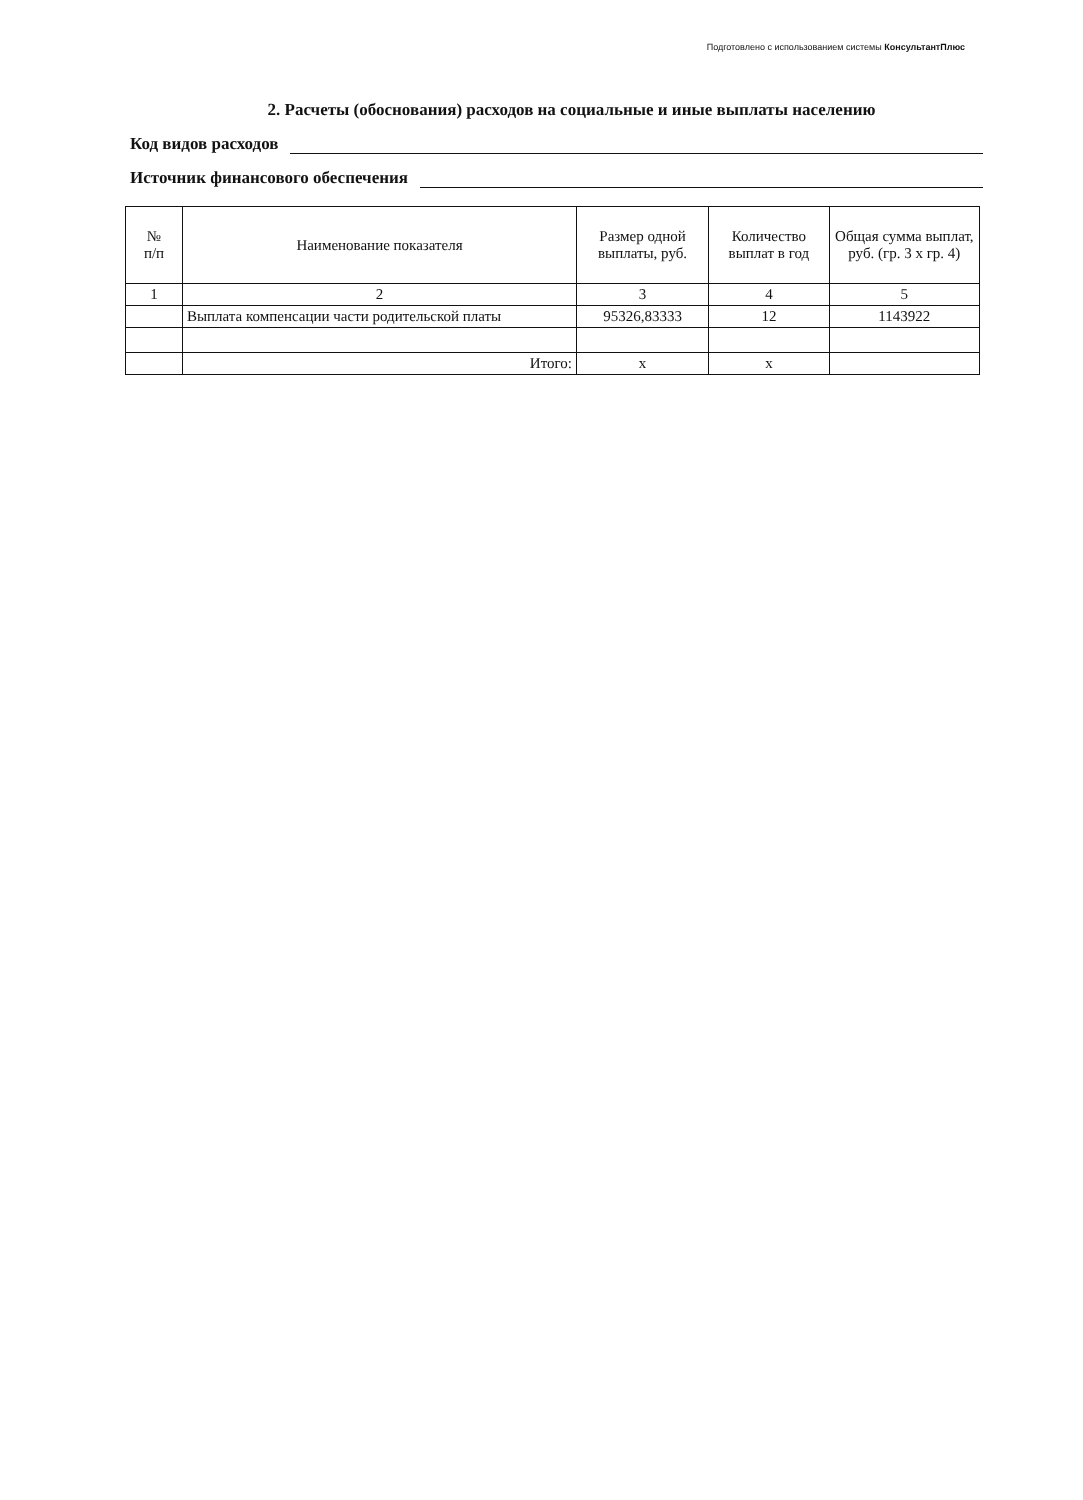Подготовлено с использованием системы КонсультантПлюс
2. Расчеты (обоснования) расходов на социальные и иные выплаты населению
Код видов расходов
Источник финансового обеспечения
| № п/п | Наименование показателя | Размер одной выплаты, руб. | Количество выплат в год | Общая сумма выплат, руб. (гр. 3 х гр. 4) |
| --- | --- | --- | --- | --- |
| 1 | 2 | 3 | 4 | 5 |
| | Выплата компенсации части родительской платы | 95326,83333 | 12 | 1143922 |
| | Итого: | x | x | |